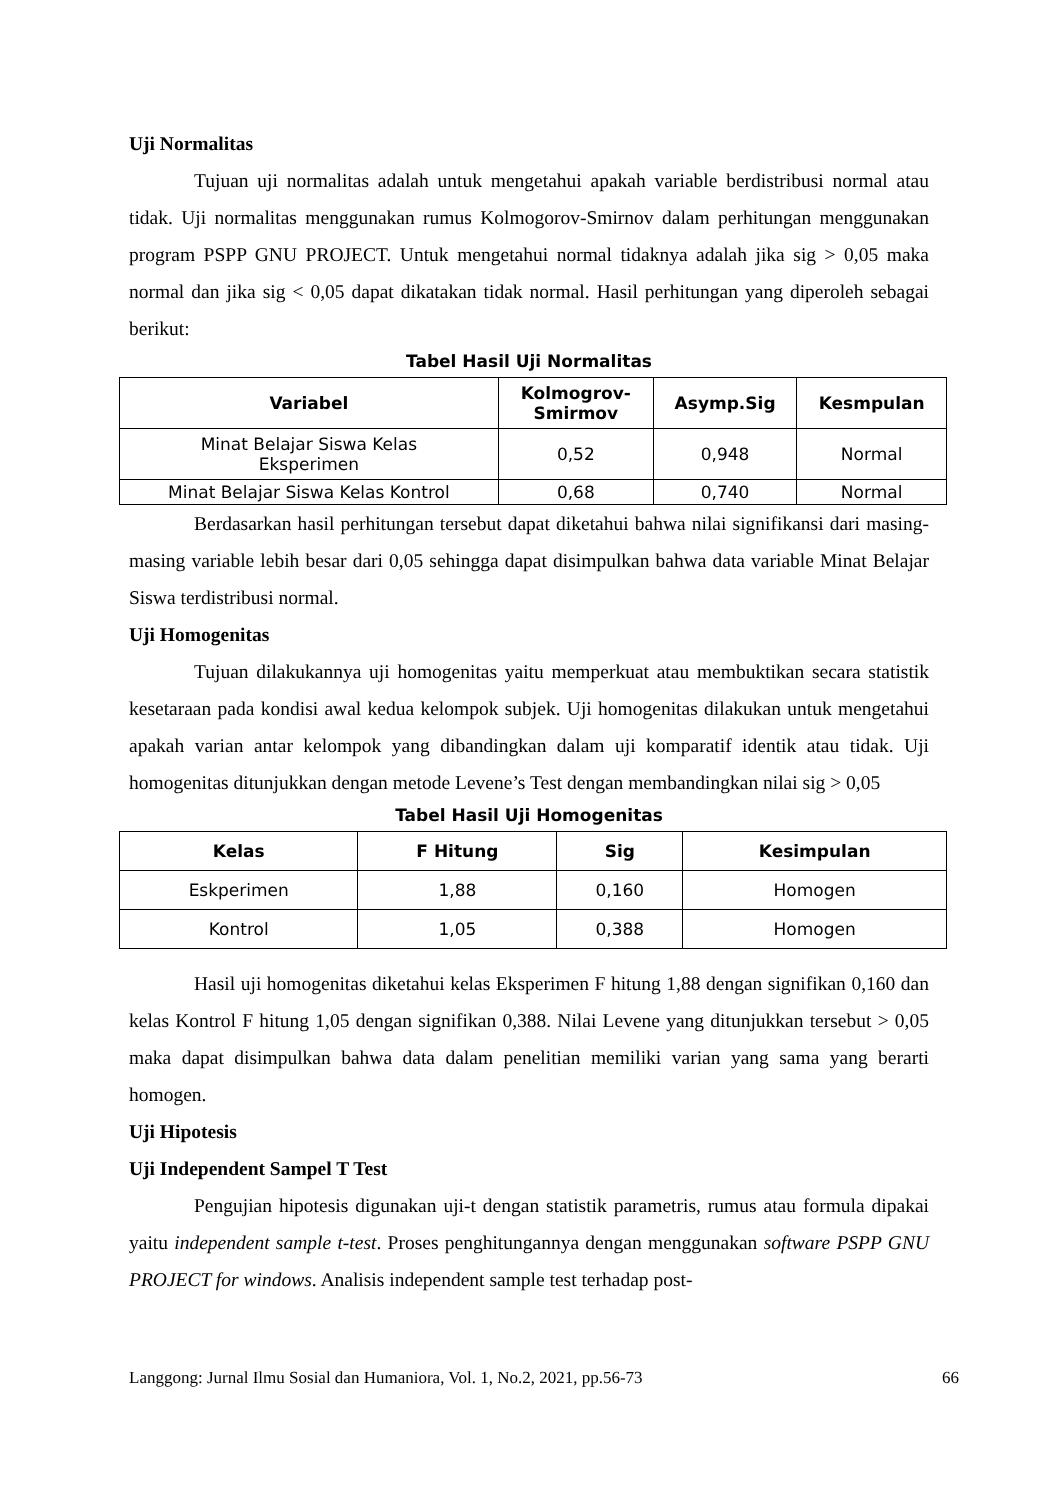Uji Normalitas
Tujuan uji normalitas adalah untuk mengetahui apakah variable berdistribusi normal atau tidak. Uji normalitas menggunakan rumus Kolmogorov-Smirnov dalam perhitungan menggunakan program PSPP GNU PROJECT. Untuk mengetahui normal tidaknya adalah jika sig > 0,05 maka normal dan jika sig < 0,05 dapat dikatakan tidak normal. Hasil perhitungan yang diperoleh sebagai berikut:
Tabel Hasil Uji Normalitas
| Variabel | Kolmogrov- Smirmov | Asymp.Sig | Kesmpulan |
| --- | --- | --- | --- |
| Minat Belajar Siswa Kelas Eksperimen | 0,52 | 0,948 | Normal |
| Minat Belajar Siswa Kelas Kontrol | 0,68 | 0,740 | Normal |
Berdasarkan hasil perhitungan tersebut dapat diketahui bahwa nilai signifikansi dari masing-masing variable lebih besar dari 0,05 sehingga dapat disimpulkan bahwa data variable Minat Belajar Siswa terdistribusi normal.
Uji Homogenitas
Tujuan dilakukannya uji homogenitas yaitu memperkuat atau membuktikan secara statistik kesetaraan pada kondisi awal kedua kelompok subjek. Uji homogenitas dilakukan untuk mengetahui apakah varian antar kelompok yang dibandingkan dalam uji komparatif identik atau tidak. Uji homogenitas ditunjukkan dengan metode Levene’s Test dengan membandingkan nilai sig > 0,05
Tabel Hasil Uji Homogenitas
| Kelas | F Hitung | Sig | Kesimpulan |
| --- | --- | --- | --- |
| Eskperimen | 1,88 | 0,160 | Homogen |
| Kontrol | 1,05 | 0,388 | Homogen |
Hasil uji homogenitas diketahui kelas Eksperimen F hitung 1,88 dengan signifikan 0,160 dan kelas Kontrol F hitung 1,05 dengan signifikan 0,388. Nilai Levene yang ditunjukkan tersebut > 0,05 maka dapat disimpulkan bahwa data dalam penelitian memiliki varian yang sama yang berarti homogen.
Uji Hipotesis
Uji Independent Sampel T Test
Pengujian hipotesis digunakan uji-t dengan statistik parametris, rumus atau formula dipakai yaitu independent sample t-test. Proses penghitungannya dengan menggunakan software PSPP GNU PROJECT for windows. Analisis independent sample test terhadap post-
Langgong: Jurnal Ilmu Sosial dan Humaniora, Vol. 1, No.2, 2021, pp.56-73 66